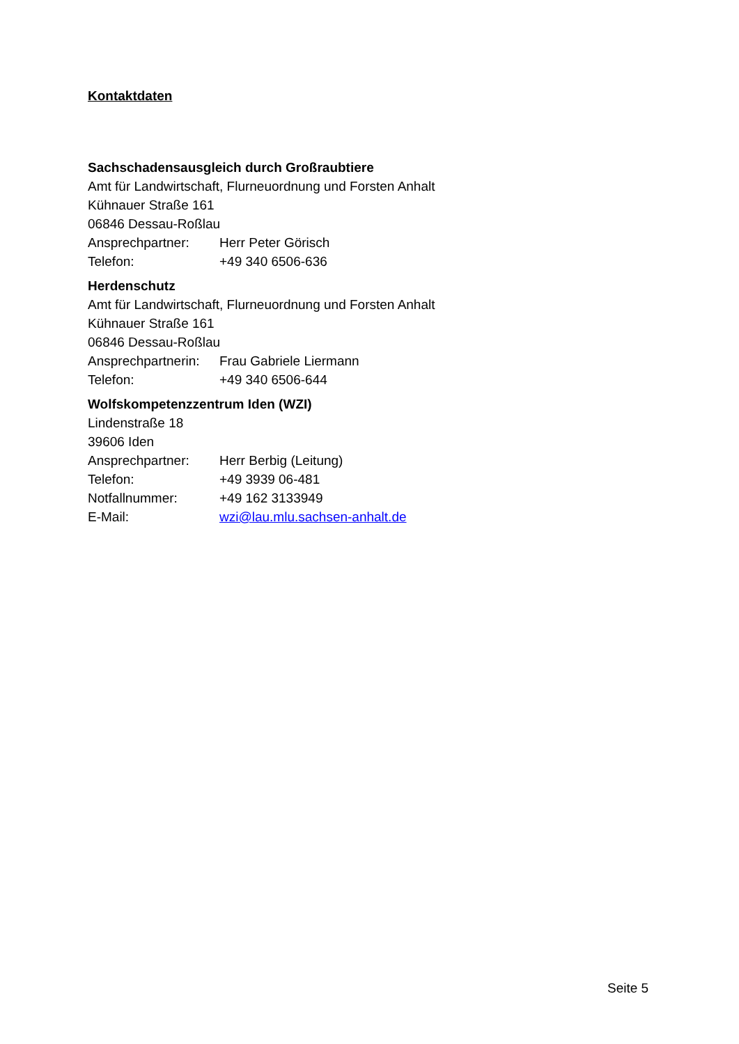Kontaktdaten
Sachschadensausgleich durch Großraubtiere
Amt für Landwirtschaft, Flurneuordnung und Forsten Anhalt
Kühnauer Straße 161
06846 Dessau-Roßlau
Ansprechpartner: Herr Peter Görisch
Telefon: +49 340 6506-636
Herdenschutz
Amt für Landwirtschaft, Flurneuordnung und Forsten Anhalt
Kühnauer Straße 161
06846 Dessau-Roßlau
Ansprechpartnerin: Frau Gabriele Liermann
Telefon: +49 340 6506-644
Wolfskompetenzzentrum Iden (WZI)
Lindenstraße 18
39606 Iden
Ansprechpartner: Herr Berbig (Leitung)
Telefon: +49 3939 06-481
Notfallnummer: +49 162 3133949
E-Mail: wzi@lau.mlu.sachsen-anhalt.de
Seite 5